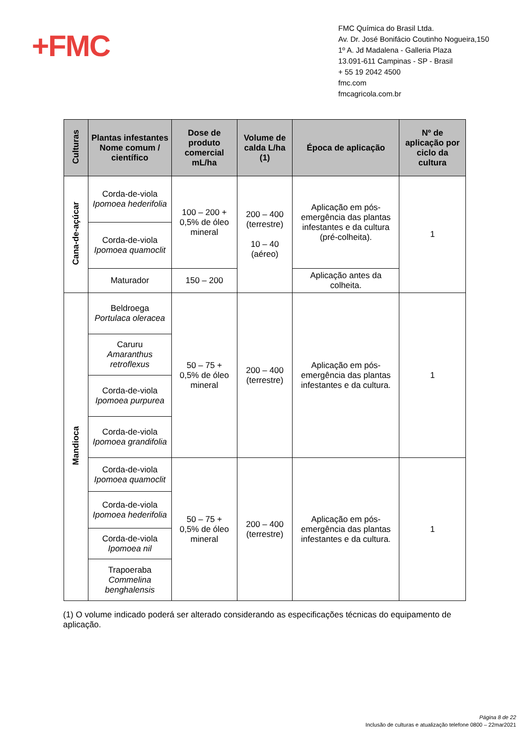+FMC
FMC Química do Brasil Ltda.
Av. Dr. José Bonifácio Coutinho Nogueira,150
1º A. Jd Madalena - Galleria Plaza
13.091-611 Campinas - SP - Brasil
+ 55 19 2042 4500
fmc.com
fmcagricola.com.br
| Culturas | Plantas infestantes Nome comum / científico | Dose de produto comercial mL/ha | Volume de calda L/ha (1) | Época de aplicação | Nº de aplicação por ciclo da cultura |
| --- | --- | --- | --- | --- | --- |
| Cana-de-açúcar | Corda-de-viola Ipomoea hederifolia | 100 – 200 + 0,5% de óleo mineral | 200 – 400 (terrestre) 10 – 40 (aéreo) | Aplicação em pós-emergência das plantas infestantes e da cultura (pré-colheita). | 1 |
| | Corda-de-viola Ipomoea quamoclit | | | | |
| | Maturador | 150 – 200 | | Aplicação antes da colheita. | |
| Mandioca | Beldroega Portulaca oleracea | 50 – 75 + 0,5% de óleo mineral | 200 – 400 (terrestre) | Aplicação em pós-emergência das plantas infestantes e da cultura. | 1 |
| | Caruru Amaranthus retroflexus | | | | |
| | Corda-de-viola Ipomoea purpurea | | | | |
| | Corda-de-viola Ipomoea grandifolia | | | | |
| | Corda-de-viola Ipomoea quamoclit | 50 – 75 + 0,5% de óleo mineral | 200 – 400 (terrestre) | Aplicação em pós-emergência das plantas infestantes e da cultura. | 1 |
| | Corda-de-viola Ipomoea hederifolia | | | | |
| | Corda-de-viola Ipomoea nil | | | | |
| | Trapoeraba Commelina benghalensis | | | | |
(1) O volume indicado poderá ser alterado considerando as especificações técnicas do equipamento de aplicação.
Página 8 de 22
Inclusão de culturas e atualização telefone 0800 – 22mar2021